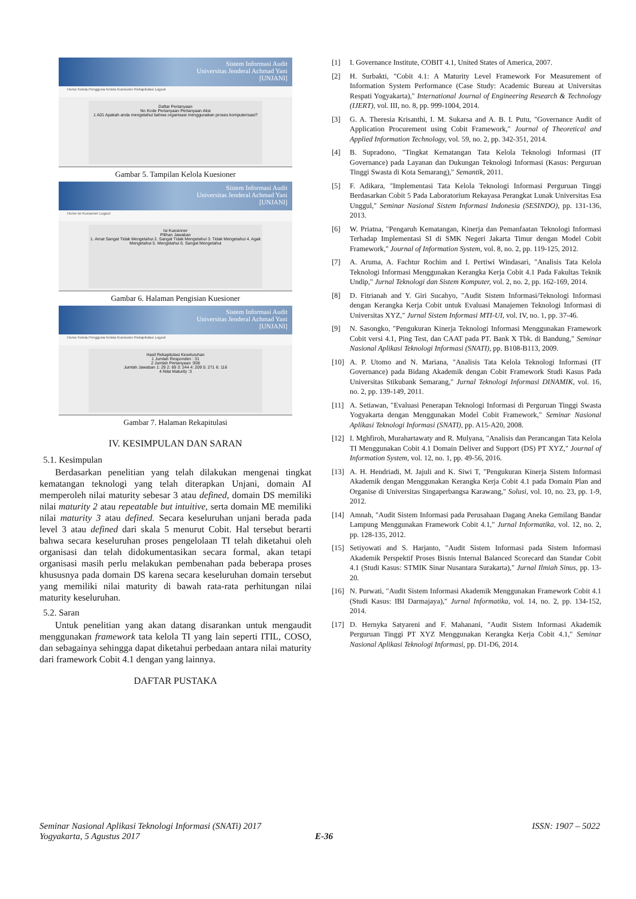Sistem Informasi Audit
Universitas Jenderal Achmad Yani
[UNJANI]
Home Kelola Pengguna Kelola Kuesioner Rekapitulasi Logout
Daftar Pertanyaan
No Kode Pertanyaan Pertanyaan Aksi
1 A01 Apakah anda mengetahui bahwa organisasi menggunakan proses komputerisasi?
Gambar 5. Tampilan Kelola Kuesioner
Sistem Informasi Audit
Universitas Jenderal Achmad Yani
[UNJANI]
Home Isi Kuesioner Logout
Isi Kuesioner
Pilihan Jawaban
1. Amat Sangat Tidak Mengetahui 2. Sangat Tidak Mengetahui 3. Tidak Mengetahui 4. Agak Mengetahui 5. Mengetahui 6. Sangat Mengetahui
Gambar 6. Halaman Pengisian Kuesioner
Sistem Informasi Audit
Universitas Jenderal Achmad Yani
[UNJANI]
Home Kelola Pengguna Kelola Kuesioner Rekapitulasi Logout
Hasil Rekapitulasi Keseluruhan
1 Jumlah Responden : 31
2 Jumlah Pertanyaan :938
Jumlah Jawaban 1: 29 2: 69 3: 244 4: 209 5: 271 6: 116
4 Nilai Maturity :3
Gambar 7. Halaman Rekapitulasi
IV. KESIMPULAN DAN SARAN
5.1. Kesimpulan
Berdasarkan penelitian yang telah dilakukan mengenai tingkat kematangan teknologi yang telah diterapkan Unjani, domain AI memperoleh nilai maturity sebesar 3 atau defined, domain DS memiliki nilai maturity 2 atau repeatable but intuitive, serta domain ME memiliki nilai maturity 3 atau defined. Secara keseluruhan unjani berada pada level 3 atau defined dari skala 5 menurut Cobit. Hal tersebut berarti bahwa secara keseluruhan proses pengelolaan TI telah diketahui oleh organisasi dan telah didokumentasikan secara formal, akan tetapi organisasi masih perlu melakukan pembenahan pada beberapa proses khususnya pada domain DS karena secara keseluruhan domain tersebut yang memiliki nilai maturity di bawah rata-rata perhitungan nilai maturity keseluruhan.
5.2. Saran
Untuk penelitian yang akan datang disarankan untuk mengaudit menggunakan framework tata kelola TI yang lain seperti ITIL, COSO, dan sebagainya sehingga dapat diketahui perbedaan antara nilai maturity dari framework Cobit 4.1 dengan yang lainnya.
DAFTAR PUSTAKA
[1] I. Governance Institute, COBIT 4.1, United States of America, 2007.
[2] H. Surbakti, "Cobit 4.1: A Maturity Level Framework For Measurement of Information System Performance (Case Study: Academic Bureau at Universitas Respati Yogyakarta)," International Journal of Engineering Research & Technology (IJERT), vol. III, no. 8, pp. 999-1004, 2014.
[3] G. A. Theresia Krisanthi, I. M. Sukarsa and A. B. I. Putu, "Governance Audit of Application Procurement using Cobit Framework," Journal of Theoretical and Applied Information Technology, vol. 59, no. 2, pp. 342-351, 2014.
[4] B. Supradono, "Tingkat Kematangan Tata Kelola Teknologi Informasi (IT Governance) pada Layanan dan Dukungan Teknologi Informasi (Kasus: Perguruan Tinggi Swasta di Kota Semarang)," Semantik, 2011.
[5] F. Adikara, "Implementasi Tata Kelola Teknologi Informasi Perguruan Tinggi Berdasarkan Cobit 5 Pada Laboratorium Rekayasa Perangkat Lunak Universitas Esa Unggul," Seminar Nasional Sistem Informasi Indonesia (SESINDO), pp. 131-136, 2013.
[6] W. Priatna, "Pengaruh Kematangan, Kinerja dan Pemanfaatan Teknologi Informasi Terhadap Implementasi SI di SMK Negeri Jakarta Timur dengan Model Cobit Framework," Journal of Information System, vol. 8, no. 2, pp. 119-125, 2012.
[7] A. Aruma, A. Fachtur Rochim and I. Pertiwi Windasari, "Analisis Tata Kelola Teknologi Informasi Menggunakan Kerangka Kerja Cobit 4.1 Pada Fakultas Teknik Undip," Jurnal Teknologi dan Sistem Komputer, vol. 2, no. 2, pp. 162-169, 2014.
[8] D. Fitrianah and Y. Giri Sucahyo, "Audit Sistem Informasi/Teknologi Informasi dengan Kerangka Kerja Cobit untuk Evaluasi Manajemen Teknologi Informasi di Universitas XYZ," Jurnal Sistem Informasi MTI-UI, vol. IV, no. 1, pp. 37-46.
[9] N. Sasongko, "Pengukuran Kinerja Teknologi Informasi Menggunakan Framework Cobit versi 4.1, Ping Test, dan CAAT pada PT. Bank X Tbk. di Bandung," Seminar Nasional Aplikasi Teknologi Informasi (SNATI), pp. B108-B113, 2009.
[10] A. P. Utomo and N. Mariana, "Analisis Tata Kelola Teknologi Informasi (IT Governance) pada Bidang Akademik dengan Cobit Framework Studi Kasus Pada Universitas Stikubank Semarang," Jurnal Teknologi Informasi DINAMIK, vol. 16, no. 2, pp. 139-149, 2011.
[11] A. Setiawan, "Evaluasi Penerapan Teknologi Informasi di Perguruan Tinggi Swasta Yogyakarta dengan Menggunakan Model Cobit Framework," Seminar Nasional Aplikasi Teknologi Informasi (SNATI), pp. A15-A20, 2008.
[12] I. Mghfiroh, Murahartawaty and R. Mulyana, "Analisis dan Perancangan Tata Kelola TI Menggunakan Cobit 4.1 Domain Deliver and Support (DS) PT XYZ," Journal of Information System, vol. 12, no. 1, pp. 49-56, 2016.
[13] A. H. Hendriadi, M. Jajuli and K. Siwi T, "Pengukuran Kinerja Sistem Informasi Akademik dengan Menggunakan Kerangka Kerja Cobit 4.1 pada Domain Plan and Organise di Universitas Singaperbangsa Karawang," Solusi, vol. 10, no. 23, pp. 1-9, 2012.
[14] Amnah, "Audit Sistem Informasi pada Perusahaan Dagang Aneka Gemilang Bandar Lampung Menggunakan Framework Cobit 4.1," Jurnal Informatika, vol. 12, no. 2, pp. 128-135, 2012.
[15] Setiyowati and S. Harjanto, "Audit Sistem Informasi pada Sistem Informasi Akademik Perspektif Proses Bisnis Internal Balanced Scorecard dan Standar Cobit 4.1 (Studi Kasus: STMIK Sinar Nusantara Surakarta)," Jurnal Ilmiah Sinus, pp. 13-20.
[16] N. Purwati, "Audit Sistem Informasi Akademik Menggunakan Framework Cobit 4.1 (Studi Kasus: IBI Darmajaya)," Jurnal Informatika, vol. 14, no. 2, pp. 134-152, 2014.
[17] D. Hernyka Satyareni and F. Mahanani, "Audit Sistem Informasi Akademik Perguruan Tinggi PT XYZ Menggunakan Kerangka Kerja Cobit 4.1," Seminar Nasional Aplikasi Teknologi Informasi, pp. D1-D6, 2014.
Seminar Nasional Aplikasi Teknologi Informasi (SNATi) 2017 ISSN: 1907 – 5022
Yogyakarta, 5 Agustus 2017 E-36